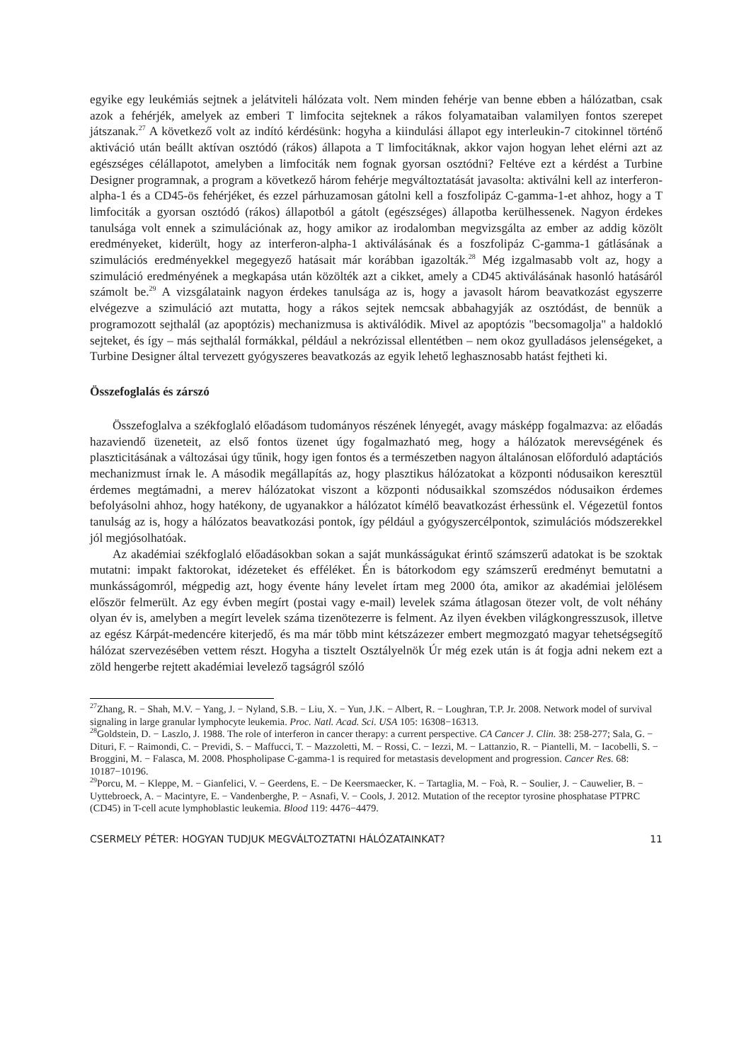egyike egy leukémiás sejtnek a jelátviteli hálózata volt. Nem minden fehérje van benne ebben a hálózatban, csak azok a fehérjék, amelyek az emberi T limfocita sejteknek a rákos folyamataiban valamilyen fontos szerepet játszanak.<sup>27</sup> A következő volt az indító kérdésünk: hogyha a kiindulási állapot egy interleukin-7 citokinnel történő aktiváció után beállt aktívan osztódó (rákos) állapota a T limfocitáknak, akkor vajon hogyan lehet elérni azt az egészséges célállapotot, amelyben a limfociták nem fognak gyorsan osztódni? Feltéve ezt a kérdést a Turbine Designer programnak, a program a következő három fehérje megváltoztatását javasolta: aktiválni kell az interferon-alpha-1 és a CD45-ös fehérjéket, és ezzel párhuzamosan gátolni kell a foszfolipáz C-gamma-1-et ahhoz, hogy a T limfociták a gyorsan osztódó (rákos) állapotból a gátolt (egészséges) állapotba kerülhessenek. Nagyon érdekes tanulsága volt ennek a szimulációnak az, hogy amikor az irodalomban megvizsgálta az ember az addig közölt eredményeket, kiderült, hogy az interferon-alpha-1 aktiválásának és a foszfolipáz C-gamma-1 gátlásának a szimulációs eredményekkel megegyező hatásait már korábban igazolták.<sup>28</sup> Még izgalmasabb volt az, hogy a szimuláció eredményének a megkapása után közölték azt a cikket, amely a CD45 aktiválásának hasonló hatásáról számolt be.<sup>29</sup> A vizsgálataink nagyon érdekes tanulsága az is, hogy a javasolt három beavatkozást egyszerre elvégezve a szimuláció azt mutatta, hogy a rákos sejtek nemcsak abbahagyják az osztódást, de bennük a programozott sejthalál (az apoptózis) mechanizmusa is aktiválódik. Mivel az apoptózis "becsomagolja" a haldokló sejteket, és így – más sejthalál formákkal, például a nekrózissal ellentétben – nem okoz gyulladásos jelenségeket, a Turbine Designer által tervezett gyógyszeres beavatkozás az egyik lehető leghasznosabb hatást fejtheti ki.
Összefoglalás és zárszó
Összefoglalva a székfoglaló előadásom tudományos részének lényegét, avagy másképp fogalmazva: az előadás hazaviendő üzeneteit, az első fontos üzenet úgy fogalmazható meg, hogy a hálózatok merevségének és plaszticitásának a változásai úgy tűnik, hogy igen fontos és a természetben nagyon általánosan előforduló adaptációs mechanizmust írnak le. A második megállapítás az, hogy plasztikus hálózatokat a központi nódusaikon keresztül érdemes megtámadni, a merev hálózatokat viszont a központi nódusaikkal szomszédos nódusaikon érdemes befolyásolni ahhoz, hogy hatékony, de ugyanakkor a hálózatot kímélő beavatkozást érhessünk el. Végezetül fontos tanulság az is, hogy a hálózatos beavatkozási pontok, így például a gyógyszercélpontok, szimulációs módszerekkel jól megjósolhatóak.
Az akadémiai székfoglaló előadásokban sokan a saját munkásságukat érintő számszerű adatokat is be szoktak mutatni: impakt faktorokat, idézeteket és efféléket. Én is bátorkodom egy számszerű eredményt bemutatni a munkásságomról, mégpedig azt, hogy évente hány levelet írtam meg 2000 óta, amikor az akadémiai jelölésem először felmerült. Az egy évben megírt (postai vagy e-mail) levelek száma átlagosan ötezer volt, de volt néhány olyan év is, amelyben a megírt levelek száma tizenötezerre is felment. Az ilyen években világkongresszusok, illetve az egész Kárpát-medencére kiterjedő, és ma már több mint kétszázezer embert megmozgató magyar tehetségsegítő hálózat szervezésében vettem részt. Hogyha a tisztelt Osztályelnök Úr még ezek után is át fogja adni nekem ezt a zöld hengerbe rejtett akadémiai levelező tagságról szóló
<sup>27</sup> Zhang, R. − Shah, M.V. − Yang, J. − Nyland, S.B. − Liu, X. − Yun, J.K. − Albert, R. − Loughran, T.P. Jr. 2008. Network model of survival signaling in large granular lymphocyte leukemia. Proc. Natl. Acad. Sci. USA 105: 16308−16313.
<sup>28</sup> Goldstein, D. − Laszlo, J. 1988. The role of interferon in cancer therapy: a current perspective. CA Cancer J. Clin. 38: 258-277; Sala, G. − Dituri, F. − Raimondi, C. − Previdi, S. − Maffucci, T. − Mazzoletti, M. − Rossi, C. − Iezzi, M. − Lattanzio, R. − Piantelli, M. − Iacobelli, S. − Broggini, M. − Falasca, M. 2008. Phospholipase C-gamma-1 is required for metastasis development and progression. Cancer Res. 68: 10187−10196.
<sup>29</sup> Porcu, M. − Kleppe, M. − Gianfelici, V. − Geerdens, E. − De Keersmaecker, K. − Tartaglia, M. − Foà, R. − Soulier, J. − Cauwelier, B. − Uyttebroeck, A. − Macintyre, E. − Vandenberghe, P. − Asnafi, V. − Cools, J. 2012. Mutation of the receptor tyrosine phosphatase PTPRC (CD45) in T-cell acute lymphoblastic leukemia. Blood 119: 4476−4479.
CSERMELY PÉTER: HOGYAN TUDJUK MEGVÁLTOZTATNI HÁLÓZATAINKAT? 11